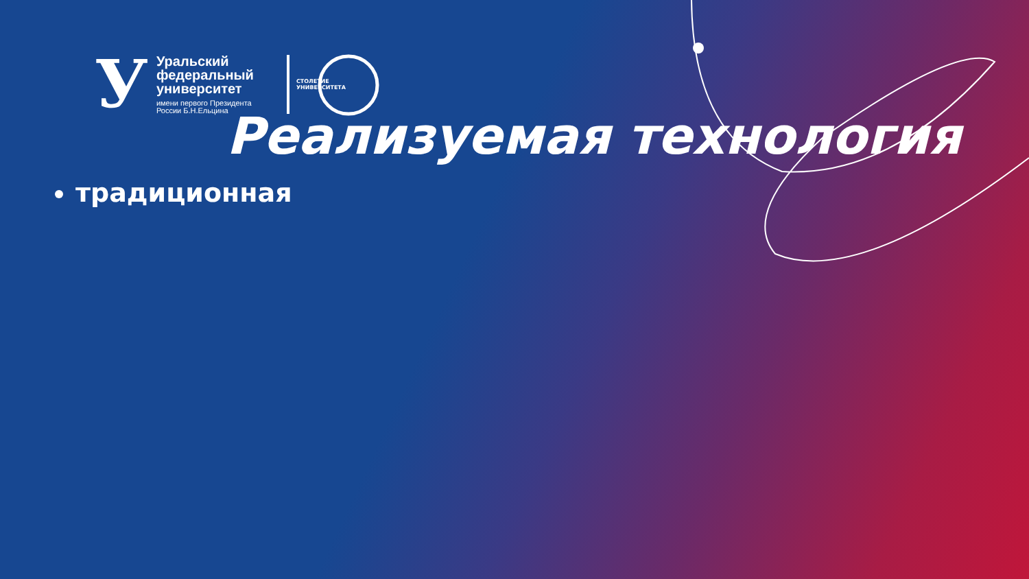У
Уральский
федеральный
университет
имени первого Президента
России Б.Н.Ельцина
СТОЛЕТИЕ УНИВЕРСИТЕТА
Реализуемая технология
традиционная